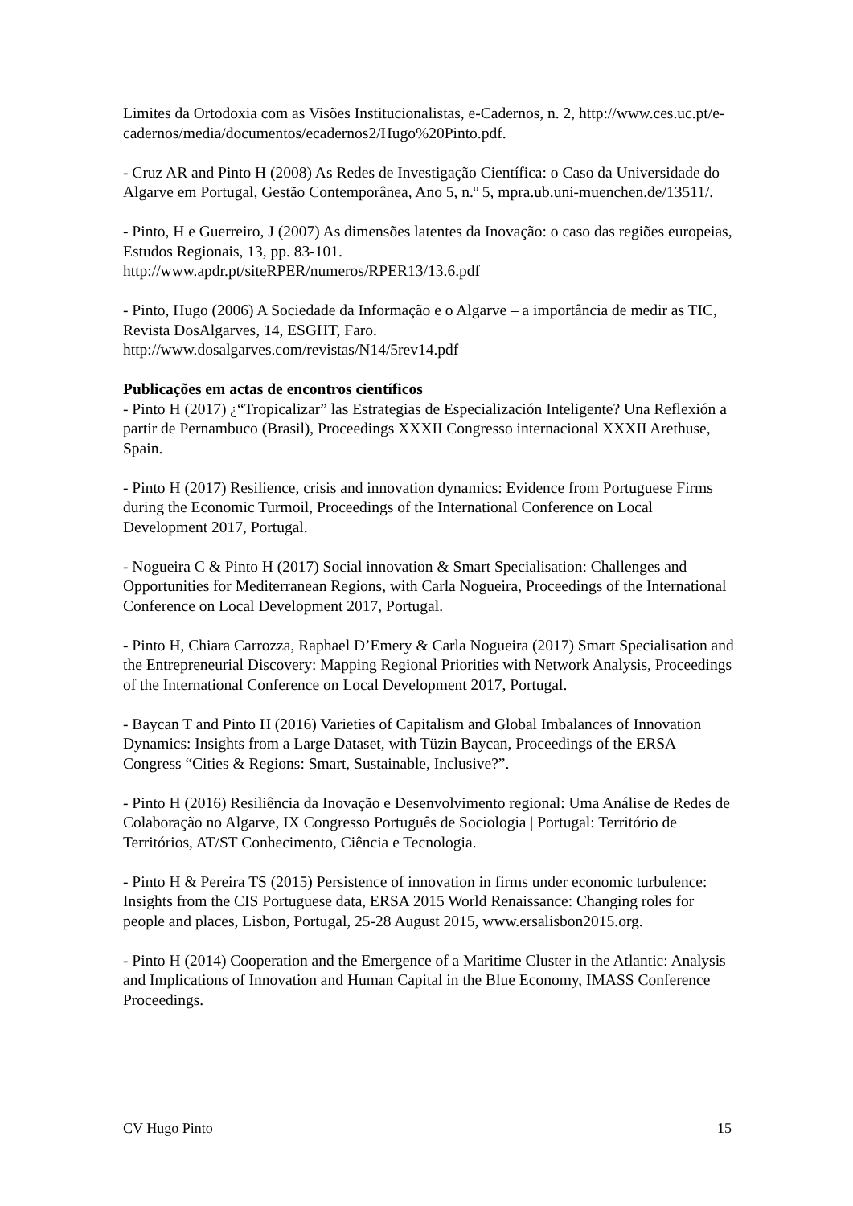Limites da Ortodoxia com as Visões Institucionalistas, e-Cadernos, n. 2, http://www.ces.uc.pt/e-cadernos/media/documentos/ecadernos2/Hugo%20Pinto.pdf.
- Cruz AR and Pinto H (2008) As Redes de Investigação Científica: o Caso da Universidade do Algarve em Portugal, Gestão Contemporânea, Ano 5, n.º 5, mpra.ub.uni-muenchen.de/13511/.
- Pinto, H e Guerreiro, J (2007) As dimensões latentes da Inovação: o caso das regiões europeias, Estudos Regionais, 13, pp. 83-101.
http://www.apdr.pt/siteRPER/numeros/RPER13/13.6.pdf
- Pinto, Hugo (2006) A Sociedade da Informação e o Algarve – a importância de medir as TIC, Revista DosAlgarves, 14, ESGHT, Faro.
http://www.dosalgarves.com/revistas/N14/5rev14.pdf
Publicações em actas de encontros científicos
- Pinto H (2017) ¿“Tropicalizar” las Estrategias de Especialización Inteligente? Una Reflexión a partir de Pernambuco (Brasil), Proceedings XXXII Congresso internacional XXXII Arethuse, Spain.
- Pinto H (2017) Resilience, crisis and innovation dynamics: Evidence from Portuguese Firms during the Economic Turmoil, Proceedings of the International Conference on Local Development 2017, Portugal.
- Nogueira C & Pinto H (2017) Social innovation & Smart Specialisation: Challenges and Opportunities for Mediterranean Regions, with Carla Nogueira, Proceedings of the International Conference on Local Development 2017, Portugal.
- Pinto H, Chiara Carrozza, Raphael D’Emery & Carla Nogueira (2017) Smart Specialisation and the Entrepreneurial Discovery: Mapping Regional Priorities with Network Analysis, Proceedings of the International Conference on Local Development 2017, Portugal.
- Baycan T and Pinto H (2016) Varieties of Capitalism and Global Imbalances of Innovation Dynamics: Insights from a Large Dataset, with Tüzin Baycan, Proceedings of the ERSA Congress “Cities & Regions: Smart, Sustainable, Inclusive?”.
- Pinto H (2016) Resiliência da Inovação e Desenvolvimento regional: Uma Análise de Redes de Colaboração no Algarve, IX Congresso Português de Sociologia | Portugal: Território de Territórios, AT/ST Conhecimento, Ciência e Tecnologia.
- Pinto H & Pereira TS (2015) Persistence of innovation in firms under economic turbulence: Insights from the CIS Portuguese data, ERSA 2015 World Renaissance: Changing roles for people and places, Lisbon, Portugal, 25-28 August 2015, www.ersalisbon2015.org.
- Pinto H (2014) Cooperation and the Emergence of a Maritime Cluster in the Atlantic: Analysis and Implications of Innovation and Human Capital in the Blue Economy, IMASS Conference Proceedings.
CV Hugo Pinto 15